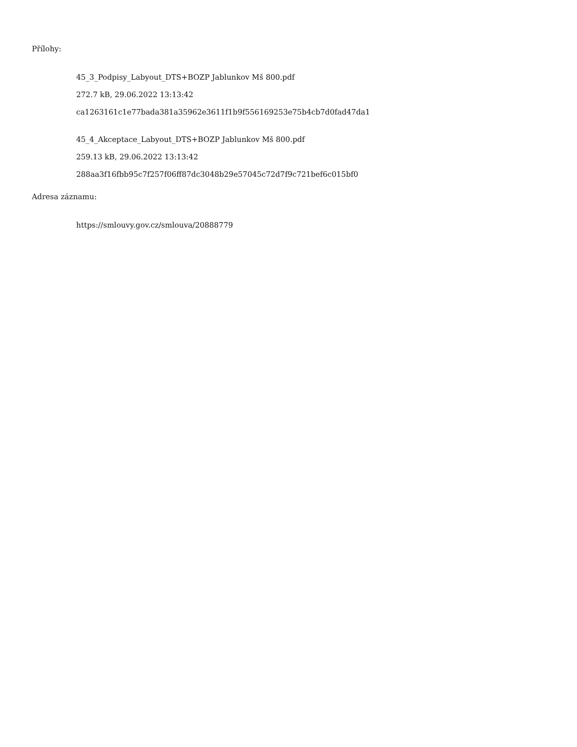Přílohy:
45_3_Podpisy_Labyout_DTS+BOZP Jablunkov Mš 800.pdf
272.7 kB, 29.06.2022 13:13:42
ca1263161c1e77bada381a35962e3611f1b9f556169253e75b4cb7d0fad47da1
45_4_Akceptace_Labyout_DTS+BOZP Jablunkov Mš 800.pdf
259.13 kB, 29.06.2022 13:13:42
288aa3f16fbb95c7f257f06ff87dc3048b29e57045c72d7f9c721bef6c015bf0
Adresa záznamu:
https://smlouvy.gov.cz/smlouva/20888779